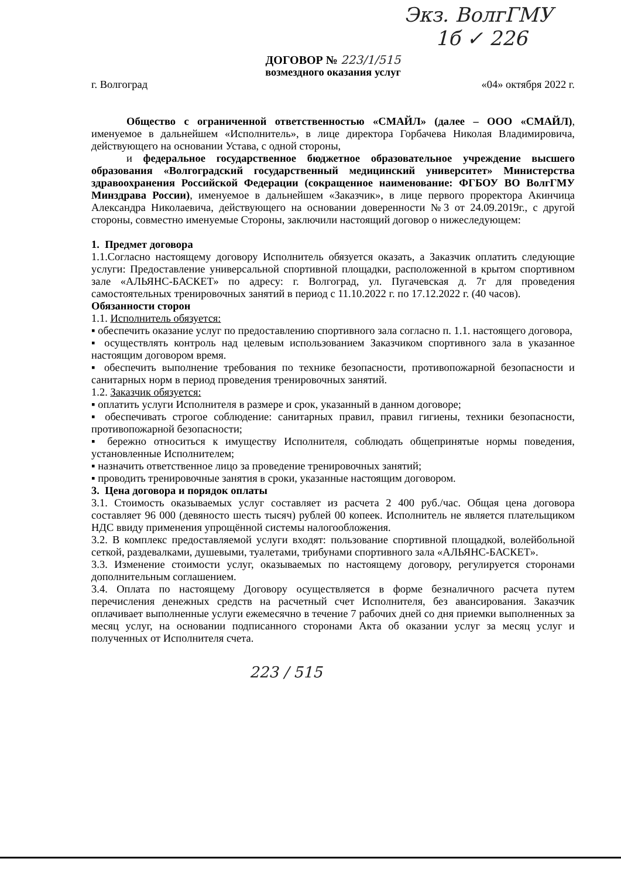Экз. ВолгГМУ
1б ✓ 226
ДОГОВОР № 223/1/515
возмездного оказания услуг
г. Волгоград «04» октября 2022 г.
Общество с ограниченной ответственностью «СМАЙЛ» (далее – ООО «СМАЙЛ), именуемое в дальнейшем «Исполнитель», в лице директора Горбачева Николая Владимировича, действующего на основании Устава, с одной стороны,
и федеральное государственное бюджетное образовательное учреждение высшего образования «Волгоградский государственный медицинский университет» Министерства здравоохранения Российской Федерации (сокращенное наименование: ФГБОУ ВО ВолгГМУ Минздрава России), именуемое в дальнейшем «Заказчик», в лице первого проректора Акинчица Александра Николаевича, действующего на основании доверенности №3 от 24.09.2019г., с другой стороны, совместно именуемые Стороны, заключили настоящий договор о нижеследующем:
1. Предмет договора
1.1.Согласно настоящему договору Исполнитель обязуется оказать, а Заказчик оплатить следующие услуги: Предоставление универсальной спортивной площадки, расположенной в крытом спортивном зале «АЛЬЯНС-БАСКЕТ» по адресу: г. Волгоград, ул. Пугачевская д. 7г для проведения самостоятельных тренировочных занятий в период с 11.10.2022 г. по 17.12.2022 г. (40 часов).
Обязанности сторон
1.1. Исполнитель обязуется:
▪ обеспечить оказание услуг по предоставлению спортивного зала согласно п. 1.1. настоящего договора,
▪ осуществлять контроль над целевым использованием Заказчиком спортивного зала в указанное настоящим договором время.
▪ обеспечить выполнение требования по технике безопасности, противопожарной безопасности и санитарных норм в период проведения тренировочных занятий.
1.2. Заказчик обязуется:
▪ оплатить услуги Исполнителя в размере и срок, указанный в данном договоре;
▪ обеспечивать строгое соблюдение: санитарных правил, правил гигиены, техники безопасности, противопожарной безопасности;
▪ бережно относиться к имуществу Исполнителя, соблюдать общепринятые нормы поведения, установленные Исполнителем;
▪ назначить ответственное лицо за проведение тренировочных занятий;
▪ проводить тренировочные занятия в сроки, указанные настоящим договором.
3. Цена договора и порядок оплаты
3.1. Стоимость оказываемых услуг составляет из расчета 2 400 руб./час. Общая цена договора составляет 96 000 (девяносто шесть тысяч) рублей 00 копеек. Исполнитель не является плательщиком НДС ввиду применения упрощённой системы налогообложения.
3.2. В комплекс предоставляемой услуги входят: пользование спортивной площадкой, волейбольной сеткой, раздевалками, душевыми, туалетами, трибунами спортивного зала «АЛЬЯНС-БАСКЕТ».
3.3. Изменение стоимости услуг, оказываемых по настоящему договору, регулируется сторонами дополнительным соглашением.
3.4. Оплата по настоящему Договору осуществляется в форме безналичного расчета путем перечисления денежных средств на расчетный счет Исполнителя, без авансирования. Заказчик оплачивает выполненные услуги ежемесячно в течение 7 рабочих дней со дня приемки выполненных за месяц услуг, на основании подписанного сторонами Акта об оказании услуг за месяц услуг и полученных от Исполнителя счета.
223 / 515